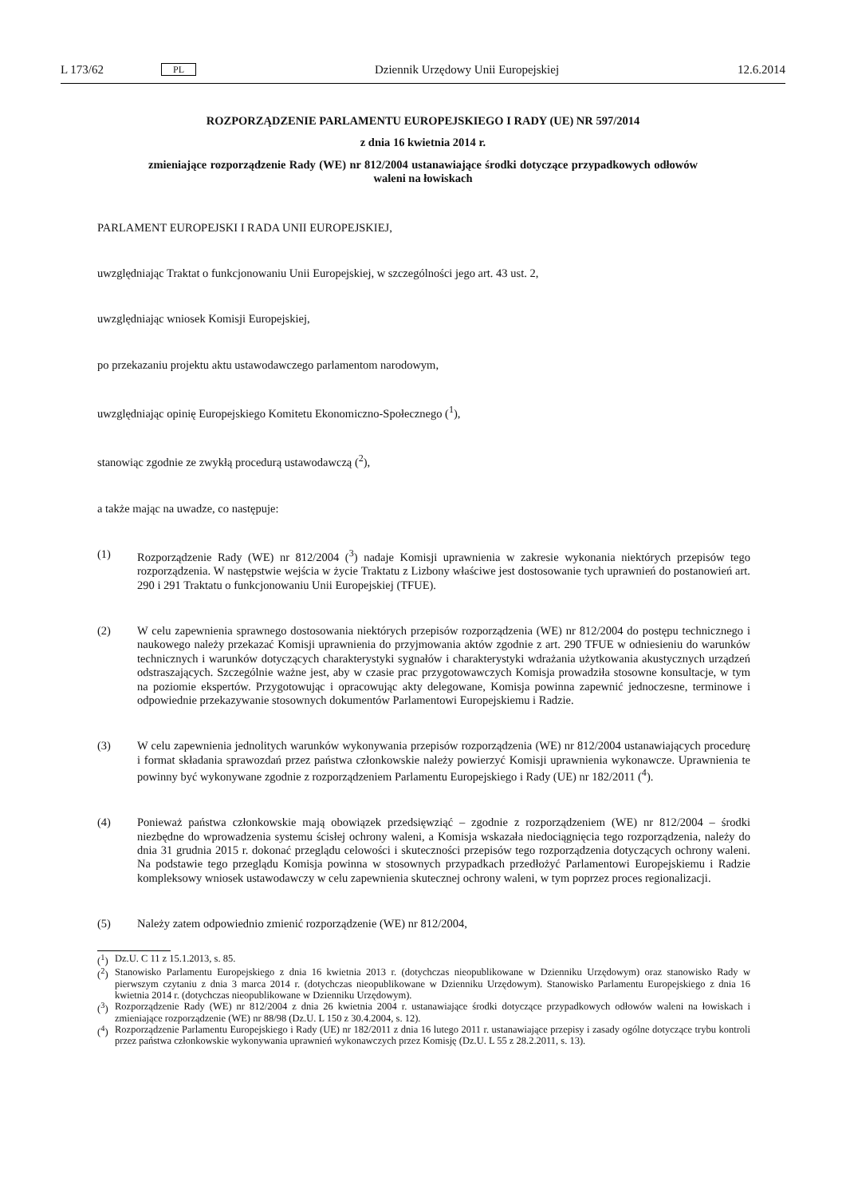L 173/62 PL Dziennik Urzędowy Unii Europejskiej 12.6.2014
ROZPORZĄDZENIE PARLAMENTU EUROPEJSKIEGO I RADY (UE) NR 597/2014
z dnia 16 kwietnia 2014 r.
zmieniające rozporządzenie Rady (WE) nr 812/2004 ustanawiające środki dotyczące przypadkowych odłowów waleni na łowiskach
PARLAMENT EUROPEJSKI I RADA UNII EUROPEJSKIEJ,
uwzględniając Traktat o funkcjonowaniu Unii Europejskiej, w szczególności jego art. 43 ust. 2,
uwzględniając wniosek Komisji Europejskiej,
po przekazaniu projektu aktu ustawodawczego parlamentom narodowym,
uwzględniając opinię Europejskiego Komitetu Ekonomiczno-Społecznego (<sup>1</sup>),
stanowiąc zgodnie ze zwykłą procedurą ustawodawczą (<sup>2</sup>),
a także mając na uwadze, co następuje:
(1) Rozporządzenie Rady (WE) nr 812/2004 (<sup>3</sup>) nadaje Komisji uprawnienia w zakresie wykonania niektórych przepisów tego rozporządzenia. W następstwie wejścia w życie Traktatu z Lizbony właściwe jest dostosowanie tych uprawnień do postanowień art. 290 i 291 Traktatu o funkcjonowaniu Unii Europejskiej (TFUE).
(2) W celu zapewnienia sprawnego dostosowania niektórych przepisów rozporządzenia (WE) nr 812/2004 do postępu technicznego i naukowego należy przekazać Komisji uprawnienia do przyjmowania aktów zgodnie z art. 290 TFUE w odniesieniu do warunków technicznych i warunków dotyczących charakterystyki sygnałów i charakterystyki wdrażania użytkowania akustycznych urządzeń odstraszających. Szczególnie ważne jest, aby w czasie prac przygotowawczych Komisja prowadziła stosowne konsultacje, w tym na poziomie ekspertów. Przygotowując i opracowując akty delegowane, Komisja powinna zapewnić jednoczesne, terminowe i odpowiednie przekazywanie stosownych dokumentów Parlamentowi Europejskiemu i Radzie.
(3) W celu zapewnienia jednolitych warunków wykonywania przepisów rozporządzenia (WE) nr 812/2004 ustanawiających procedurę i format składania sprawozdań przez państwa członkowskie należy powierzyć Komisji uprawnienia wykonawcze. Uprawnienia te powinny być wykonywane zgodnie z rozporządzeniem Parlamentu Europejskiego i Rady (UE) nr 182/2011 (<sup>4</sup>).
(4) Ponieważ państwa członkowskie mają obowiązek przedsięwziąć – zgodnie z rozporządzeniem (WE) nr 812/2004 – środki niezbędne do wprowadzenia systemu ścisłej ochrony waleni, a Komisja wskazała niedociągnięcia tego rozporządzenia, należy do dnia 31 grudnia 2015 r. dokonać przeglądu celowości i skuteczności przepisów tego rozporządzenia dotyczących ochrony waleni. Na podstawie tego przeglądu Komisja powinna w stosownych przypadkach przedłożyć Parlamentowi Europejskiemu i Radzie kompleksowy wniosek ustawodawczy w celu zapewnienia skutecznej ochrony waleni, w tym poprzez proces regionalizacji.
(5) Należy zatem odpowiednio zmienić rozporządzenie (WE) nr 812/2004,
(<sup>1</sup>) Dz.U. C 11 z 15.1.2013, s. 85.
(<sup>2</sup>) Stanowisko Parlamentu Europejskiego z dnia 16 kwietnia 2013 r. (dotychczas nieopublikowane w Dzienniku Urzędowym) oraz stanowisko Rady w pierwszym czytaniu z dnia 3 marca 2014 r. (dotychczas nieopublikowane w Dzienniku Urzędowym). Stanowisko Parlamentu Europejskiego z dnia 16 kwietnia 2014 r. (dotychczas nieopublikowane w Dzienniku Urzędowym).
(<sup>3</sup>) Rozporządzenie Rady (WE) nr 812/2004 z dnia 26 kwietnia 2004 r. ustanawiające środki dotyczące przypadkowych odłowów waleni na łowiskach i zmieniające rozporządzenie (WE) nr 88/98 (Dz.U. L 150 z 30.4.2004, s. 12).
(<sup>4</sup>) Rozporządzenie Parlamentu Europejskiego i Rady (UE) nr 182/2011 z dnia 16 lutego 2011 r. ustanawiające przepisy i zasady ogólne dotyczące trybu kontroli przez państwa członkowskie wykonywania uprawnień wykonawczych przez Komisję (Dz.U. L 55 z 28.2.2011, s. 13).